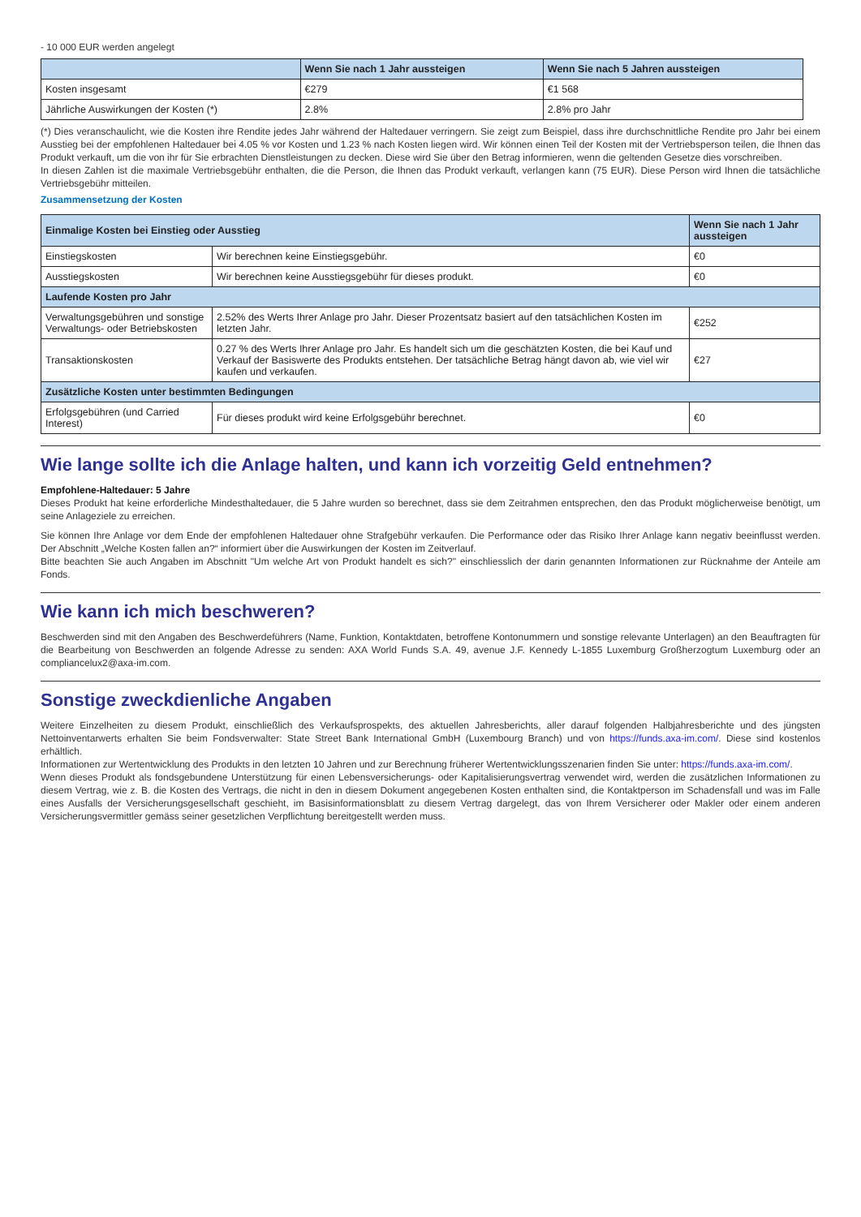- 10 000 EUR werden angelegt
| | Wenn Sie nach 1 Jahr aussteigen | Wenn Sie nach 5 Jahren aussteigen |
| --- | --- | --- |
| Kosten insgesamt | €279 | €1 568 |
| Jährliche Auswirkungen der Kosten (*) | 2.8% | 2.8% pro Jahr |
(*) Dies veranschaulicht, wie die Kosten ihre Rendite jedes Jahr während der Haltedauer verringern. Sie zeigt zum Beispiel, dass ihre durchschnittliche Rendite pro Jahr bei einem Ausstieg bei der empfohlenen Haltedauer bei 4.05 % vor Kosten und 1.23 % nach Kosten liegen wird. Wir können einen Teil der Kosten mit der Vertriebsperson teilen, die Ihnen das Produkt verkauft, um die von ihr für Sie erbrachten Dienstleistungen zu decken. Diese wird Sie über den Betrag informieren, wenn die geltenden Gesetze dies vorschreiben.
In diesen Zahlen ist die maximale Vertriebsgebühr enthalten, die die Person, die Ihnen das Produkt verkauft, verlangen kann (75 EUR). Diese Person wird Ihnen die tatsächliche Vertriebsgebühr mitteilen.
Zusammensetzung der Kosten
| Einmalige Kosten bei Einstieg oder Ausstieg | | Wenn Sie nach 1 Jahr aussteigen |
| Einstiegskosten | Wir berechnen keine Einstiegsgebühr. | €0 |
| Ausstiegskosten | Wir berechnen keine Ausstiegsgebühr für dieses produkt. | €0 |
| Laufende Kosten pro Jahr | | |
| Verwaltungsgebühren und sonstige Verwaltungs- oder Betriebskosten | 2.52% des Werts Ihrer Anlage pro Jahr. Dieser Prozentsatz basiert auf den tatsächlichen Kosten im letzten Jahr. | €252 |
| Transaktionskosten | 0.27 % des Werts Ihrer Anlage pro Jahr. Es handelt sich um die geschätzten Kosten, die bei Kauf und Verkauf der Basiswerte des Produkts entstehen. Der tatsächliche Betrag hängt davon ab, wie viel wir kaufen und verkaufen. | €27 |
| Zusätzliche Kosten unter bestimmten Bedingungen | | |
| Erfolgsgebühren (und Carried Interest) | Für dieses produkt wird keine Erfolgsgebühr berechnet. | €0 |
Wie lange sollte ich die Anlage halten, und kann ich vorzeitig Geld entnehmen?
Empfohlene-Haltedauer: 5 Jahre
Dieses Produkt hat keine erforderliche Mindesthaltedauer, die 5 Jahre wurden so berechnet, dass sie dem Zeitrahmen entsprechen, den das Produkt möglicherweise benötigt, um seine Anlageziele zu erreichen.
Sie können Ihre Anlage vor dem Ende der empfohlenen Haltedauer ohne Strafgebühr verkaufen. Die Performance oder das Risiko Ihrer Anlage kann negativ beeinflusst werden. Der Abschnitt „Welche Kosten fallen an?“ informiert über die Auswirkungen der Kosten im Zeitverlauf.
Bitte beachten Sie auch Angaben im Abschnitt "Um welche Art von Produkt handelt es sich?" einschliesslich der darin genannten Informationen zur Rücknahme der Anteile am Fonds.
Wie kann ich mich beschweren?
Beschwerden sind mit den Angaben des Beschwerdeführers (Name, Funktion, Kontaktdaten, betroffene Kontonummern und sonstige relevante Unterlagen) an den Beauftragten für die Bearbeitung von Beschwerden an folgende Adresse zu senden: AXA World Funds S.A. 49, avenue J.F. Kennedy L-1855 Luxemburg Großherzogtum Luxemburg oder an compliancelux2@axa-im.com.
Sonstige zweckdienliche Angaben
Weitere Einzelheiten zu diesem Produkt, einschließlich des Verkaufsprospekts, des aktuellen Jahresberichts, aller darauf folgenden Halbjahresberichte und des jüngsten Nettoinventarwerts erhalten Sie beim Fondsverwalter: State Street Bank International GmbH (Luxembourg Branch) und von https://funds.axa-im.com/. Diese sind kostenlos erhältlich.
Informationen zur Wertentwicklung des Produkts in den letzten 10 Jahren und zur Berechnung früherer Wertentwicklungsszenarien finden Sie unter: https://funds.axa-im.com/.
Wenn dieses Produkt als fondsgebundene Unterstützung für einen Lebensversicherungs- oder Kapitalisierungsvertrag verwendet wird, werden die zusätzlichen Informationen zu diesem Vertrag, wie z. B. die Kosten des Vertrags, die nicht in den in diesem Dokument angegebenen Kosten enthalten sind, die Kontaktperson im Schadensfall und was im Falle eines Ausfalls der Versicherungsgesellschaft geschieht, im Basisinformationsblatt zu diesem Vertrag dargelegt, das von Ihrem Versicherer oder Makler oder einem anderen Versicherungsvermittler gemäss seiner gesetzlichen Verpflichtung bereitgestellt werden muss.